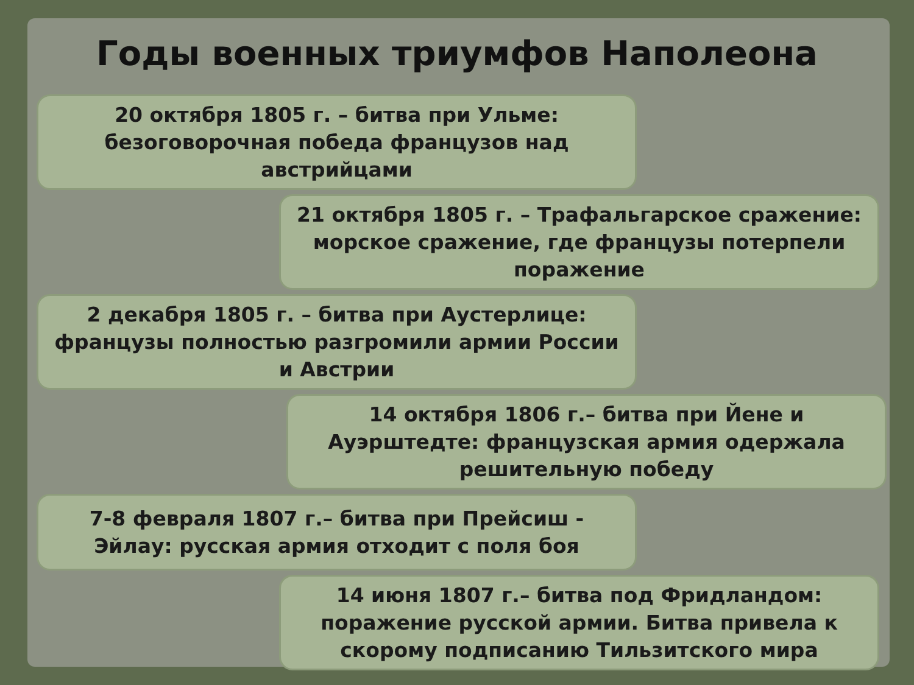Годы военных триумфов Наполеона
20 октября 1805 г. – битва при Ульме: безоговорочная победа французов над австрийцами
21 октября 1805 г. – Трафальгарское сражение: морское сражение, где французы потерпели поражение
2 декабря 1805 г. – битва при Аустерлице: французы полностью разгромили армии России и Австрии
14 октября 1806 г.– битва при Йене и Ауэрштедте: французская армия одержала решительную победу
7-8 февраля 1807 г.– битва при Прейсиш - Эйлау: русская армия отходит с поля боя
14 июня 1807 г.– битва под Фридландом: поражение русской армии. Битва привела к скорому подписанию Тильзитского мира